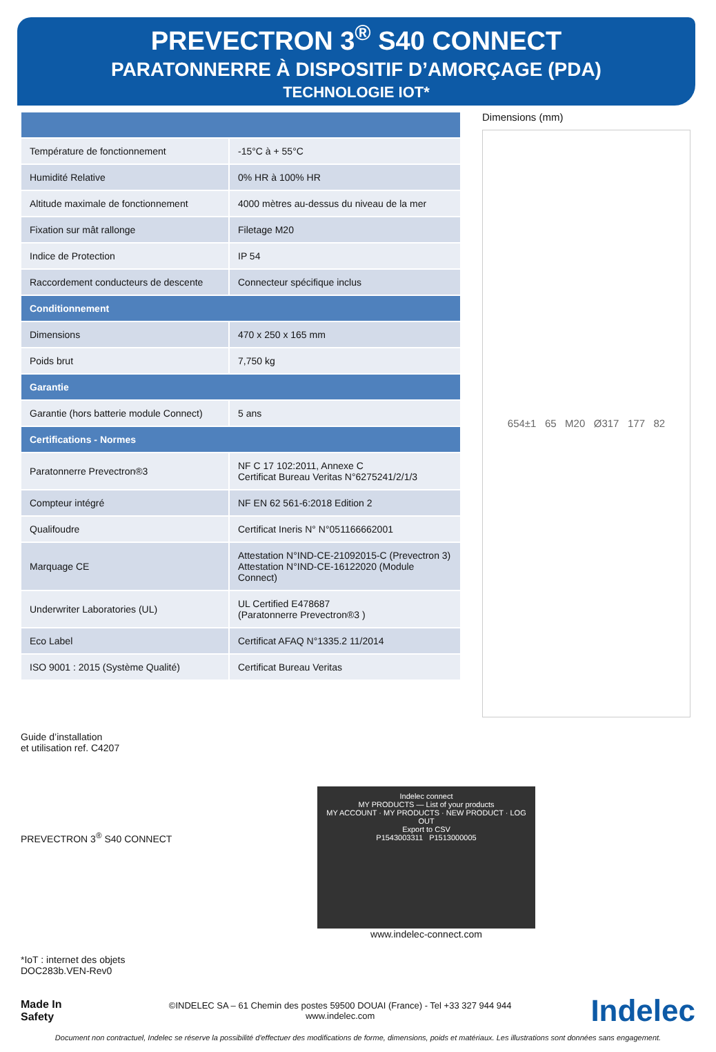PREVECTRON 3<sup>®</sup> S40 CONNECT
PARATONNERRE À DISPOSITIF D’AMORÇAGE (PDA)
TECHNOLOGIE IOT*
| Température de fonctionnement | -15°C à + 55°C |
| Humidité Relative | 0% HR à 100% HR |
| Altitude maximale de fonctionnement | 4000 mètres au-dessus du niveau de la mer |
| Fixation sur mât rallonge | Filetage M20 |
| Indice de Protection | IP 54 |
| Raccordement conducteurs de descente | Connecteur spécifique inclus |
| Conditionnement | |
| Dimensions | 470 x 250 x 165 mm |
| Poids brut | 7,750 kg |
| Garantie | |
| Garantie (hors batterie module Connect) | 5 ans |
| Certifications - Normes | |
| Paratonnerre Prevectron®3 | NF C 17 102:2011, Annexe C Certificat Bureau Veritas N°6275241/2/1/3 |
| Compteur intégré | NF EN 62 561-6:2018 Edition 2 |
| Qualifoudre | Certificat Ineris N° N°051166662001 |
| Marquage CE | Attestation N°IND-CE-21092015-C (Prevectron 3) Attestation N°IND-CE-16122020 (Module Connect) |
| Underwriter Laboratories (UL) | UL Certified E478687 (Paratonnerre Prevectron®3 ) |
| Eco Label | Certificat AFAQ N°1335.2 11/2014 |
| ISO 9001 : 2015 (Système Qualité) | Certificat Bureau Veritas |
Dimensions (mm)
654±1 65 M20 Ø317 177 82
Guide d’installation
et utilisation ref. C4207
PREVECTRON 3<sup>®</sup> S40 CONNECT
*IoT : internet des objets
DOC283b.VEN-Rev0
Indelec connect
MY PRODUCTS — List of your products
MY ACCOUNT · MY PRODUCTS · NEW PRODUCT · LOG OUT
Export to CSV
P1543003311 P1513000005
www.indelec-connect.com
Made In Safety
©INDELEC SA – 61 Chemin des postes 59500 DOUAI (France) - Tel +33 327 944 944
www.indelec.com
Indelec
Document non contractuel, Indelec se réserve la possibilité d'effectuer des modifications de forme, dimensions, poids et matériaux. Les illustrations sont données sans engagement.